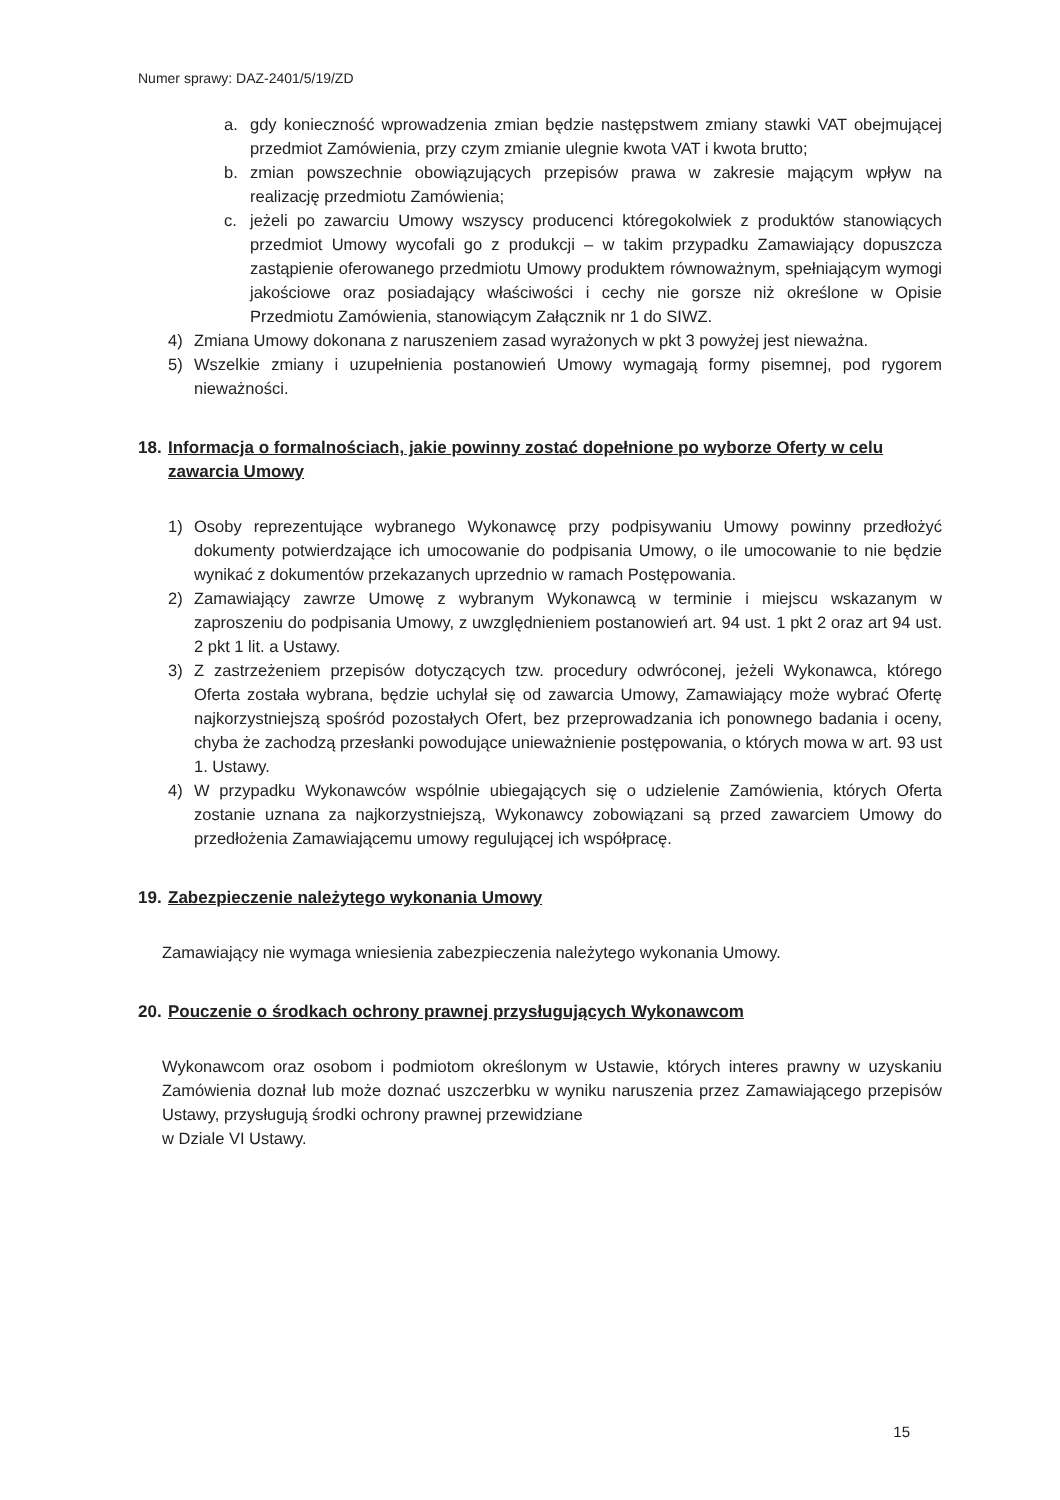Numer sprawy: DAZ-2401/5/19/ZD
a. gdy konieczność wprowadzenia zmian będzie następstwem zmiany stawki VAT obejmującej przedmiot Zamówienia, przy czym zmianie ulegnie kwota VAT i kwota brutto;
b. zmian powszechnie obowiązujących przepisów prawa w zakresie mającym wpływ na realizację przedmiotu Zamówienia;
c. jeżeli po zawarciu Umowy wszyscy producenci któregokolwiek z produktów stanowiących przedmiot Umowy wycofali go z produkcji – w takim przypadku Zamawiający dopuszcza zastąpienie oferowanego przedmiotu Umowy produktem równoważnym, spełniającym wymogi jakościowe oraz posiadający właściwości i cechy nie gorsze niż określone w Opisie Przedmiotu Zamówienia, stanowiącym Załącznik nr 1 do SIWZ.
4) Zmiana Umowy dokonana z naruszeniem zasad wyrażonych w pkt 3 powyżej jest nieważna.
5) Wszelkie zmiany i uzupełnienia postanowień Umowy wymagają formy pisemnej, pod rygorem nieważności.
18. Informacja o formalnościach, jakie powinny zostać dopełnione po wyborze Oferty w celu zawarcia Umowy
1) Osoby reprezentujące wybranego Wykonawcę przy podpisywaniu Umowy powinny przedłożyć dokumenty potwierdzające ich umocowanie do podpisania Umowy, o ile umocowanie to nie będzie wynikać z dokumentów przekazanych uprzednio w ramach Postępowania.
2) Zamawiający zawrze Umowę z wybranym Wykonawcą w terminie i miejscu wskazanym w zaproszeniu do podpisania Umowy, z uwzględnieniem postanowień art. 94 ust. 1 pkt 2 oraz art 94 ust. 2 pkt 1 lit. a Ustawy.
3) Z zastrzeżeniem przepisów dotyczących tzw. procedury odwróconej, jeżeli Wykonawca, którego Oferta została wybrana, będzie uchylał się od zawarcia Umowy, Zamawiający może wybrać Ofertę najkorzystniejszą spośród pozostałych Ofert, bez przeprowadzania ich ponownego badania i oceny, chyba że zachodzą przesłanki powodujące unieważnienie postępowania, o których mowa w art. 93 ust 1. Ustawy.
4) W przypadku Wykonawców wspólnie ubiegających się o udzielenie Zamówienia, których Oferta zostanie uznana za najkorzystniejszą, Wykonawcy zobowiązani są przed zawarciem Umowy do przedłożenia Zamawiającemu umowy regulującej ich współpracę.
19. Zabezpieczenie należytego wykonania Umowy
Zamawiający nie wymaga wniesienia zabezpieczenia należytego wykonania Umowy.
20. Pouczenie o środkach ochrony prawnej przysługujących Wykonawcom
Wykonawcom oraz osobom i podmiotom określonym w Ustawie, których interes prawny w uzyskaniu Zamówienia doznał lub może doznać uszczerbku w wyniku naruszenia przez Zamawiającego przepisów Ustawy, przysługują środki ochrony prawnej przewidziane
w Dziale VI Ustawy.
15